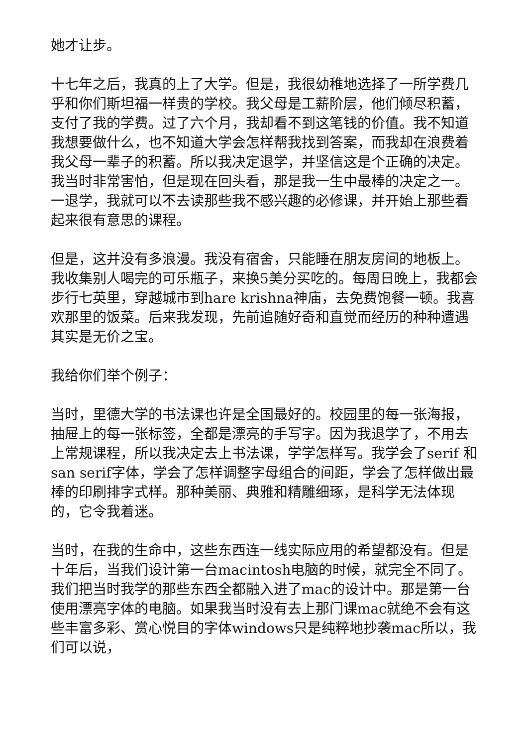她才让步。
十七年之后，我真的上了大学。但是，我很幼稚地选择了一所学费几乎和你们斯坦福一样贵的学校。我父母是工薪阶层，他们倾尽积蓄，支付了我的学费。过了六个月，我却看不到这笔钱的价值。我不知道我想要做什么，也不知道大学会怎样帮我找到答案，而我却在浪费着我父母一辈子的积蓄。所以我决定退学，并坚信这是个正确的决定。我当时非常害怕，但是现在回头看，那是我一生中最棒的决定之一。一退学，我就可以不去读那些我不感兴趣的必修课，并开始上那些看起来很有意思的课程。
但是，这并没有多浪漫。我没有宿舍，只能睡在朋友房间的地板上。我收集别人喝完的可乐瓶子，来换5美分买吃的。每周日晚上，我都会步行七英里，穿越城市到hare krishna神庙，去免费饱餐一顿。我喜欢那里的饭菜。后来我发现，先前追随好奇和直觉而经历的种种遭遇其实是无价之宝。
我给你们举个例子：
当时，里德大学的书法课也许是全国最好的。校园里的每一张海报，抽屉上的每一张标签，全都是漂亮的手写字。因为我退学了，不用去上常规课程，所以我决定去上书法课，学学怎样写。我学会了serif 和san serif字体，学会了怎样调整字母组合的间距，学会了怎样做出最棒的印刷排字式样。那种美丽、典雅和精雕细琢，是科学无法体现的，它令我着迷。
当时，在我的生命中，这些东西连一线实际应用的希望都没有。但是十年后，当我们设计第一台macintosh电脑的时候，就完全不同了。我们把当时我学的那些东西全都融入进了mac的设计中。那是第一台使用漂亮字体的电脑。如果我当时没有去上那门课mac就绝不会有这些丰富多彩、赏心悦目的字体windows只是纯粹地抄袭mac所以，我们可以说，